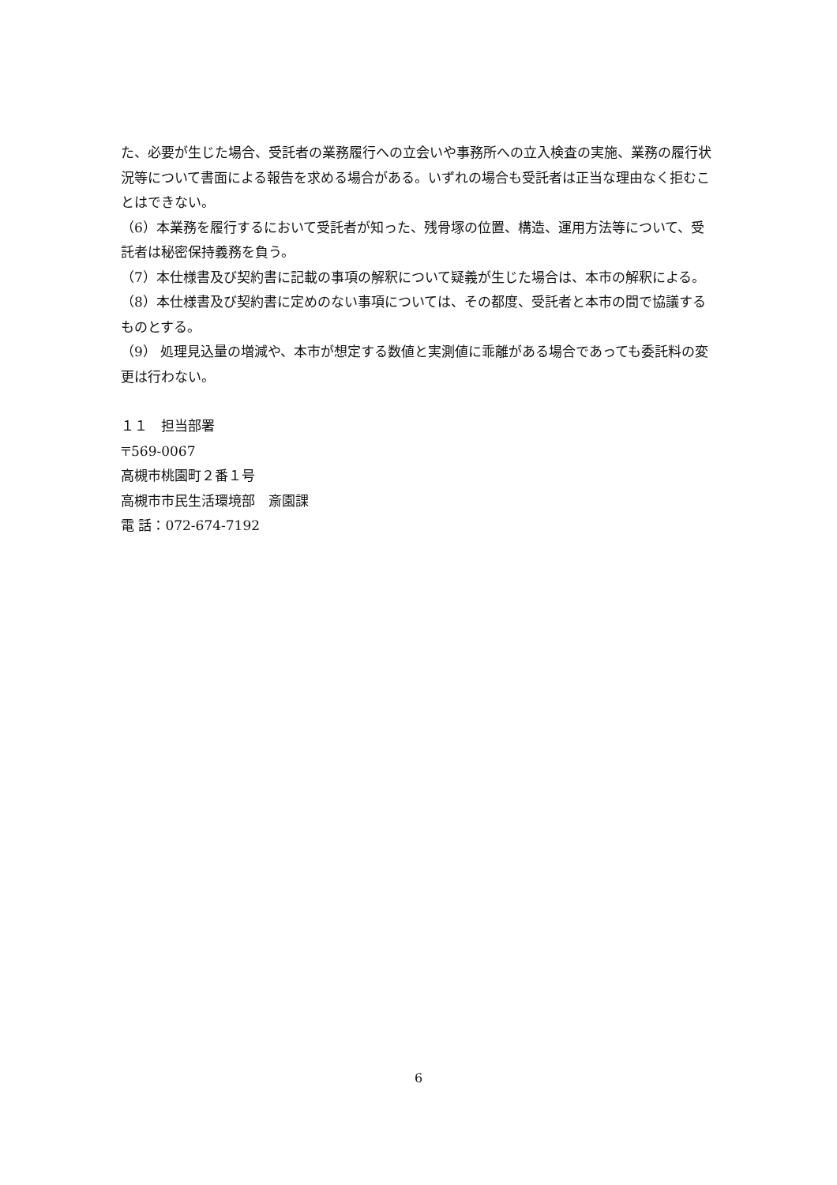た、必要が生じた場合、受託者の業務履行への立会いや事務所への立入検査の実施、業務の履行状況等について書面による報告を求める場合がある。いずれの場合も受託者は正当な理由なく拒むことはできない。
（6）本業務を履行するにおいて受託者が知った、残骨塚の位置、構造、運用方法等について、受託者は秘密保持義務を負う。
（7）本仕様書及び契約書に記載の事項の解釈について疑義が生じた場合は、本市の解釈による。
（8）本仕様書及び契約書に定めのない事項については、その都度、受託者と本市の間で協議するものとする。
（9） 処理見込量の増減や、本市が想定する数値と実測値に乖離がある場合であっても委託料の変更は行わない。
１１　担当部署
〒569-0067
高槻市桃園町２番１号
高槻市市民生活環境部　斎園課
電 話：072-674-7192
6